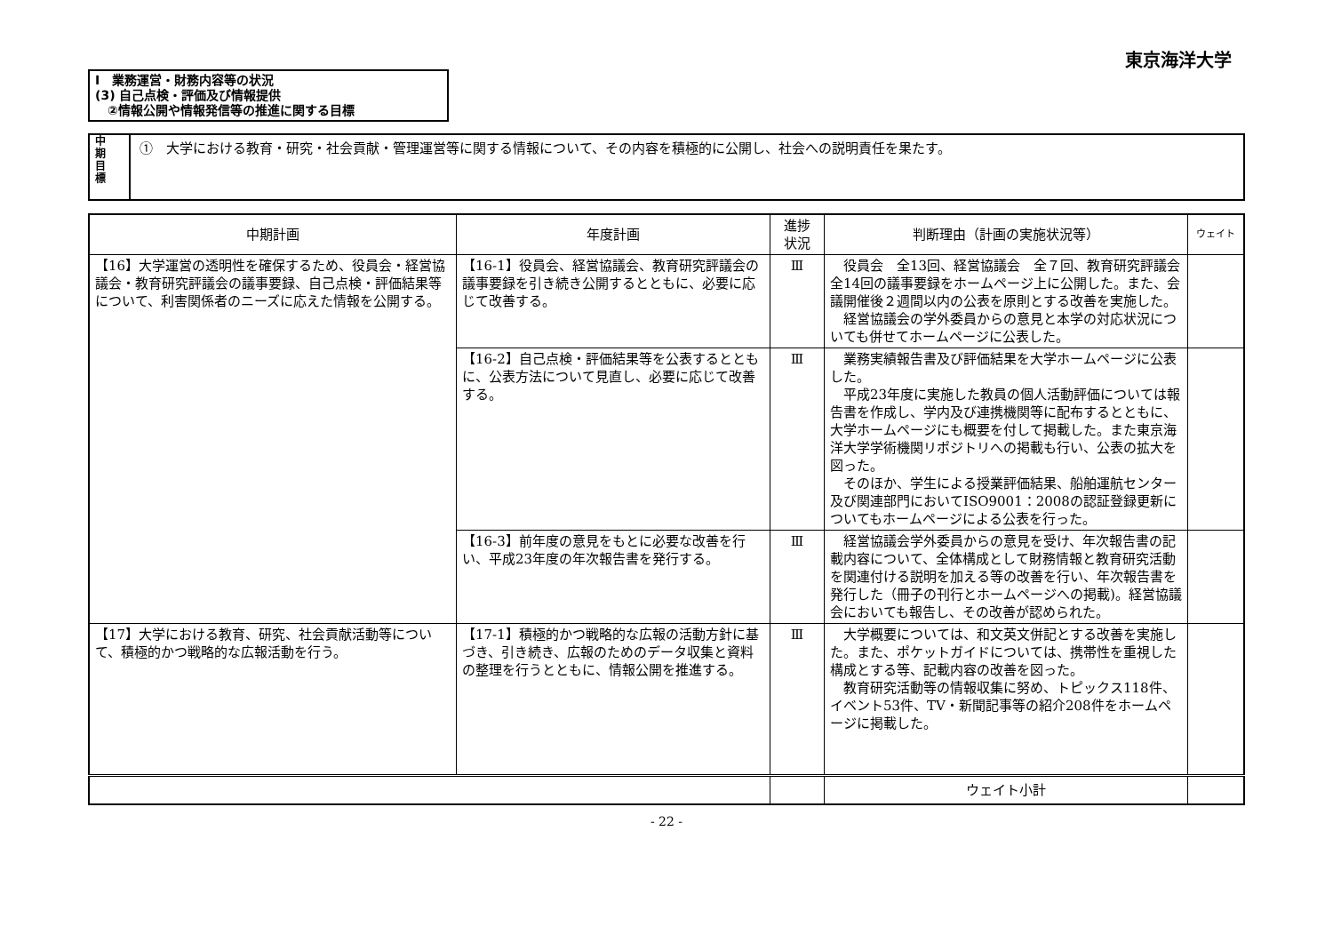東京海洋大学
Ⅰ　業務運営・財務内容等の状況
(3) 自己点検・評価及び情報提供
　②情報公開や情報発信等の推進に関する目標
中
期
目
標
①　大学における教育・研究・社会貢献・管理運営等に関する情報について、その内容を積極的に公開し、社会への説明責任を果たす。
| 中期計画 | 年度計画 | 進捗 状況 | 判断理由（計画の実施状況等） | ウェイト |
| --- | --- | --- | --- | --- |
| 【16】大学運営の透明性を確保するため、役員会・経営協議会・教育研究評議会の議事要録、自己点検・評価結果等について、利害関係者のニーズに応えた情報を公開する。 | 【16-1】役員会、経営協議会、教育研究評議会の議事要録を引き続き公開するとともに、必要に応じて改善する。 | Ⅲ | 役員会 全13回、経営協議会 全７回、教育研究評議会 全14回の議事要録をホームページ上に公開した。また、会議開催後２週間以内の公表を原則とする改善を実施した。 経営協議会の学外委員からの意見と本学の対応状況についても併せてホームページに公表した。 | |
| | 【16-2】自己点検・評価結果等を公表するとともに、公表方法について見直し、必要に応じて改善する。 | Ⅲ | 業務実績報告書及び評価結果を大学ホームページに公表した。 平成23年度に実施した教員の個人活動評価については報告書を作成し、学内及び連携機関等に配布するとともに、大学ホームページにも概要を付して掲載した。また東京海洋大学学術機関リポジトリへの掲載も行い、公表の拡大を図った。 そのほか、学生による授業評価結果、船舶運航センター及び関連部門においてISO9001：2008の認証登録更新についてもホームページによる公表を行った。 | |
| | 【16-3】前年度の意見をもとに必要な改善を行い、平成23年度の年次報告書を発行する。 | Ⅲ | 経営協議会学外委員からの意見を受け、年次報告書の記載内容について、全体構成として財務情報と教育研究活動を関連付ける説明を加える等の改善を行い、年次報告書を発行した（冊子の刊行とホームページへの掲載)。経営協議会においても報告し、その改善が認められた。 | |
| 【17】大学における教育、研究、社会貢献活動等について、積極的かつ戦略的な広報活動を行う。 | 【17-1】積極的かつ戦略的な広報の活動方針に基づき、引き続き、広報のためのデータ収集と資料の整理を行うとともに、情報公開を推進する。 | Ⅲ | 大学概要については、和文英文併記とする改善を実施した。また、ポケットガイドについては、携帯性を重視した構成とする等、記載内容の改善を図った。 教育研究活動等の情報収集に努め、トピックス118件、イベント53件、TV・新聞記事等の紹介208件をホームページに掲載した。 | |
| | | | ウェイト小計 | |
- 22 -